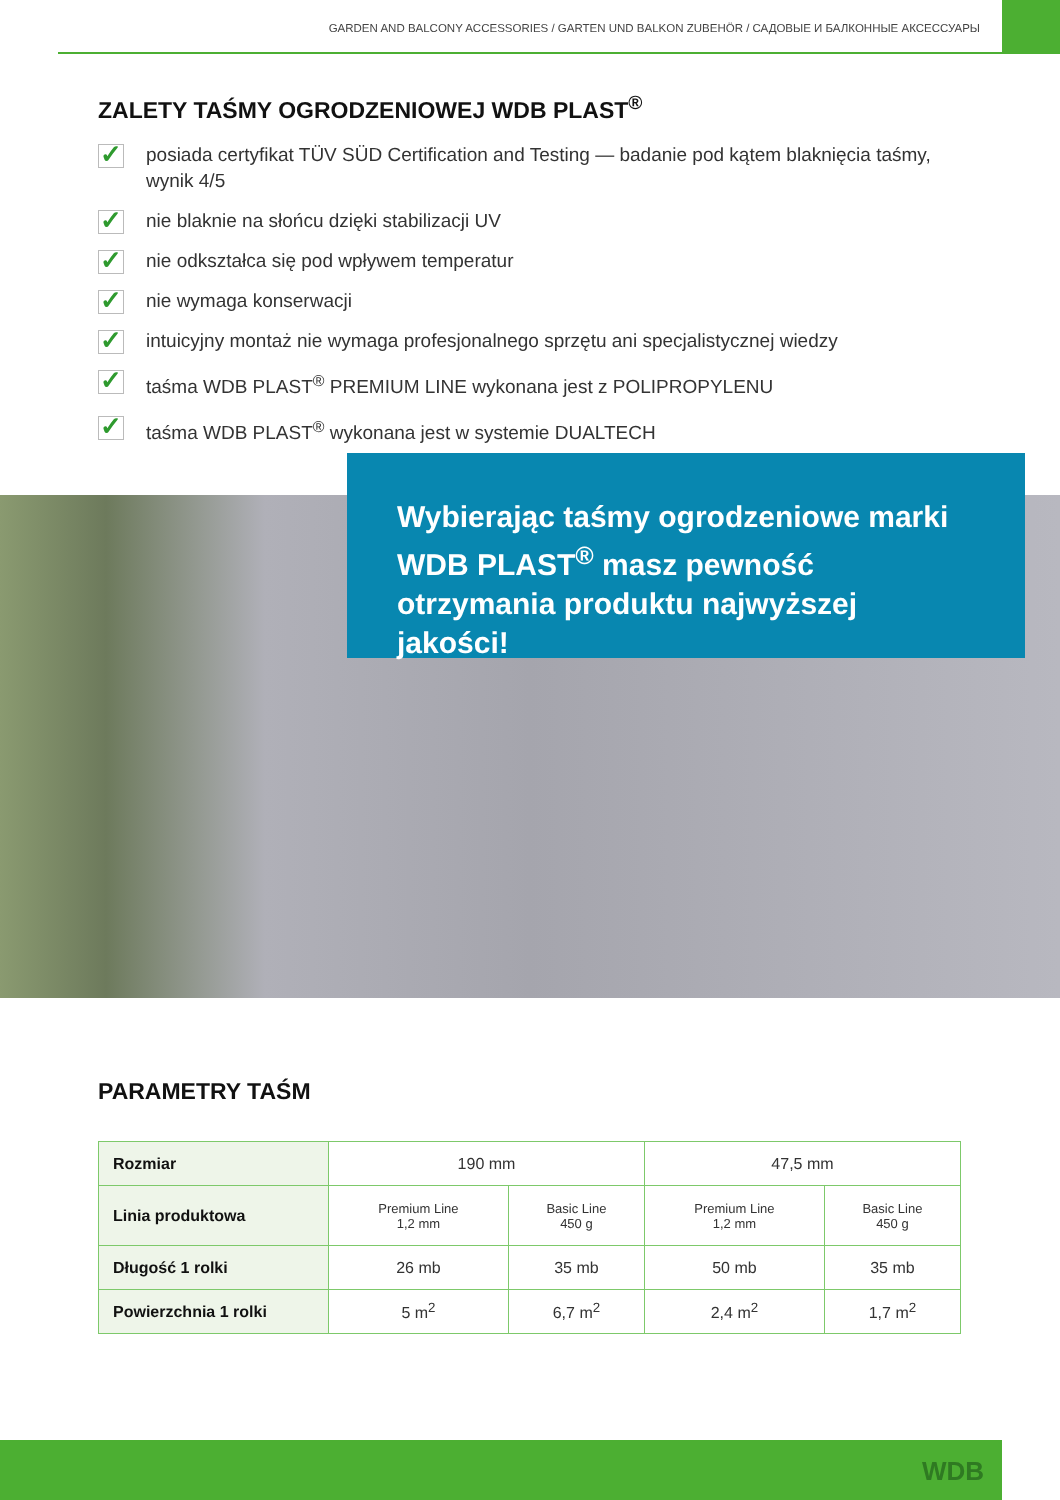GARDEN AND BALCONY ACCESSORIES / GARTEN UND BALKON ZUBEHÖR / САДОВЫЕ И БАЛКОННЫЕ АКСЕССУАРЫ
ZALETY TAŚMY OGRODZENIOWEJ WDB PLAST<sup>®</sup>
✓ posiada certyfikat TÜV SÜD Certification and Testing — badanie pod kątem blaknięcia taśmy, wynik 4/5
✓ nie blaknie na słońcu dzięki stabilizacji UV
✓ nie odkształca się pod wpływem temperatur
✓ nie wymaga konserwacji
✓ intuicyjny montaż nie wymaga profesjonalnego sprzętu ani specjalistycznej wiedzy
✓ taśma WDB PLAST<sup>®</sup> PREMIUM LINE wykonana jest z POLIPROPYLENU
✓ taśma WDB PLAST<sup>®</sup> wykonana jest w systemie DUALTECH
Wybierając taśmy ogrodzeniowe marki WDB PLAST<sup>®</sup> masz pewność otrzymania produktu najwyższej jakości!
PARAMETRY TAŚM
| Rozmiar | 190 mm | | 47,5 mm | |
| Linia produktowa | Premium Line 1,2 mm | Basic Line 450 g | Premium Line 1,2 mm | Basic Line 450 g |
| Długość 1 rolki | 26 mb | 35 mb | 50 mb | 35 mb |
| Powierzchnia 1 rolki | 5 m<sup>2</sup> | 6,7 m<sup>2</sup> | 2,4 m<sup>2</sup> | 1,7 m<sup>2</sup> |
WDB